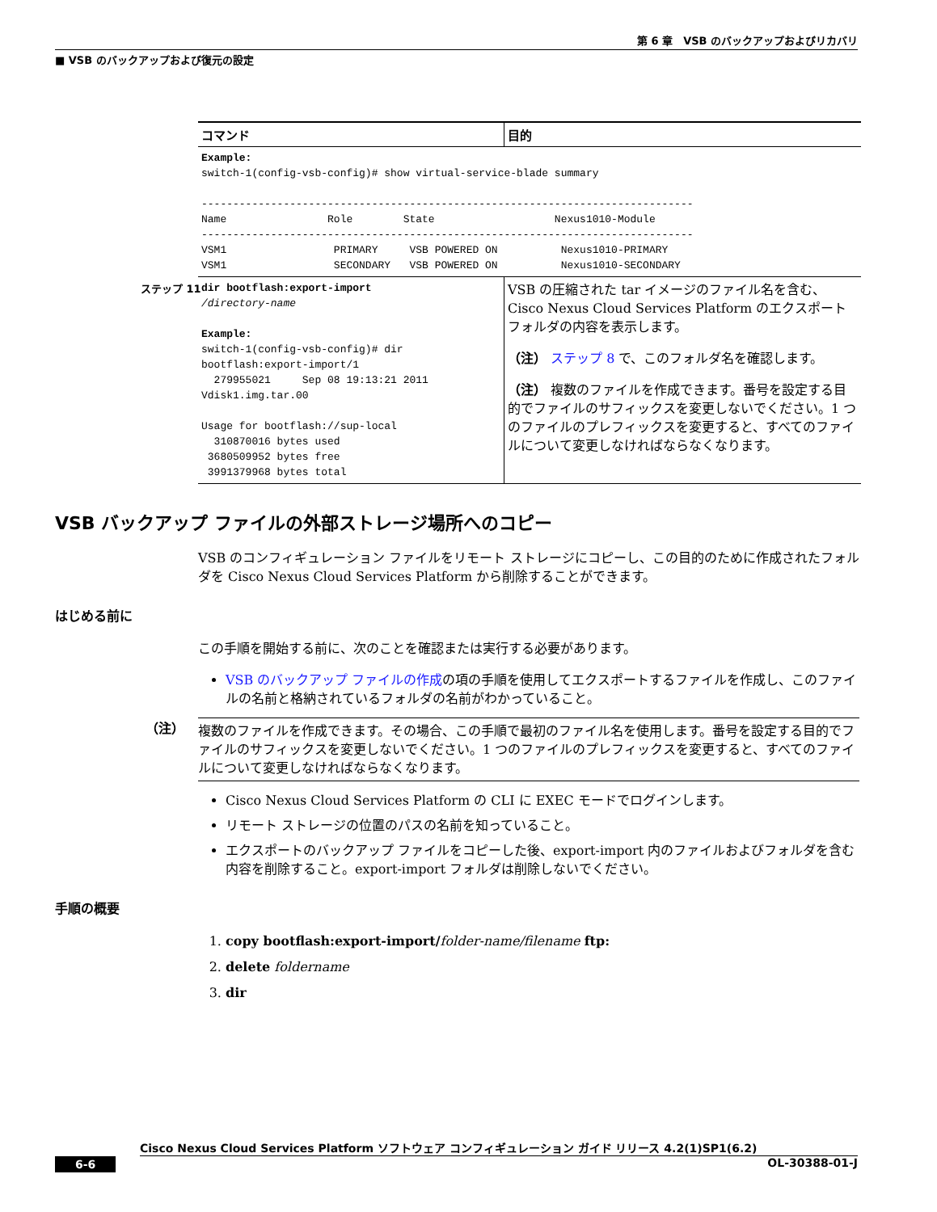第 6 章　VSB のバックアップおよびリカバリ
■ VSB のバックアップおよび復元の設定
| コマンド | 目的 |
| --- | --- |
| Example: switch-1(config-vsb-config)# show virtual-service-blade summary ------------------------------------------------------------------------------ Name Role State Nexus1010-Module ------------------------------------------------------------------------------ VSM1 PRIMARY VSB POWERED ON Nexus1010-PRIMARY VSM1 SECONDARY VSB POWERED ON Nexus1010-SECONDARY | |
| ステップ 11 dir bootflash:export-import /directory-name Example: switch-1(config-vsb-config)# dir bootflash:export-import/1 279955021 Sep 08 19:13:21 2011 Vdisk1.img.tar.00 Usage for bootflash://sup-local 310870016 bytes used 3680509952 bytes free 3991379968 bytes total | VSB の圧縮された tar イメージのファイル名を含む、Cisco Nexus Cloud Services Platform のエクスポート フォルダの内容を表示します。 （注） ステップ 8 で、このフォルダ名を確認します。 （注） 複数のファイルを作成できます。番号を設定する目的でファイルのサフィックスを変更しないでください。1 つのファイルのプレフィックスを変更すると、すべてのファイルについて変更しなければならなくなります。 |
VSB バックアップ ファイルの外部ストレージ場所へのコピー
VSB のコンフィギュレーション ファイルをリモート ストレージにコピーし、この目的のために作成されたフォルダを Cisco Nexus Cloud Services Platform から削除することができます。
はじめる前に
この手順を開始する前に、次のことを確認または実行する必要があります。
VSB のバックアップ ファイルの作成の項の手順を使用してエクスポートするファイルを作成し、このファイルの名前と格納されているフォルダの名前がわかっていること。
（注）
複数のファイルを作成できます。その場合、この手順で最初のファイル名を使用します。番号を設定する目的でファイルのサフィックスを変更しないでください。1 つのファイルのプレフィックスを変更すると、すべてのファイルについて変更しなければならなくなります。
Cisco Nexus Cloud Services Platform の CLI に EXEC モードでログインします。
リモート ストレージの位置のパスの名前を知っていること。
エクスポートのバックアップ ファイルをコピーした後、export-import 内のファイルおよびフォルダを含む内容を削除すること。export-import フォルダは削除しないでください。
手順の概要
1. copy bootflash:export-import/folder-name/filename ftp:
2. delete foldername
3. dir
Cisco Nexus Cloud Services Platform ソフトウェア コンフィギュレーション ガイド リリース 4.2(1)SP1(6.2)
6-6 OL-30388-01-J